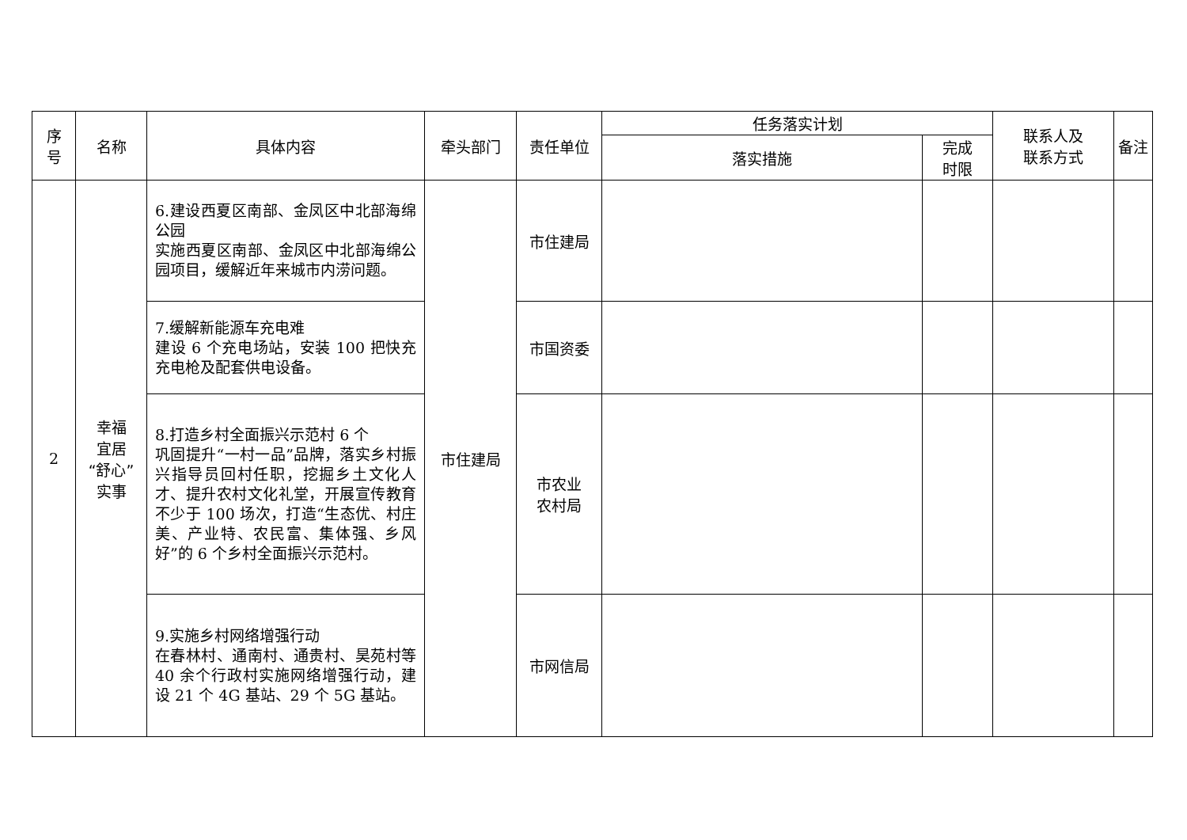| 序 号 | 名称 | 具体内容 | 牵头部门 | 责任单位 | 任务落实计划 | | 联系人及 联系方式 | 备注 |
| --- | --- | --- | --- | --- | --- | --- | --- | --- |
| | | | | | 落实措施 | 完成 时限 | | |
| 2 | 幸福 宜居 “舒心” 实事 | 6.建设西夏区南部、金凤区中北部海绵公园 实施西夏区南部、金凤区中北部海绵公园项目，缓解近年来城市内涝问题。 | 市住建局 | 市住建局 | | | | |
| | | 7.缓解新能源车充电难 建设 6 个充电场站，安装 100 把快充充电枪及配套供电设备。 | | 市国资委 | | | | |
| | | 8.打造乡村全面振兴示范村 6 个 巩固提升“一村一品”品牌，落实乡村振兴指导员回村任职，挖掘乡土文化人才、提升农村文化礼堂，开展宣传教育不少于 100 场次，打造“生态优、村庄美、产业特、农民富、集体强、乡风好”的 6 个乡村全面振兴示范村。 | | 市农业 农村局 | | | | |
| | | 9.实施乡村网络增强行动 在春林村、通南村、通贵村、昊苑村等 40 余个行政村实施网络增强行动，建设 21 个 4G 基站、29 个 5G 基站。 | | 市网信局 | | | | |